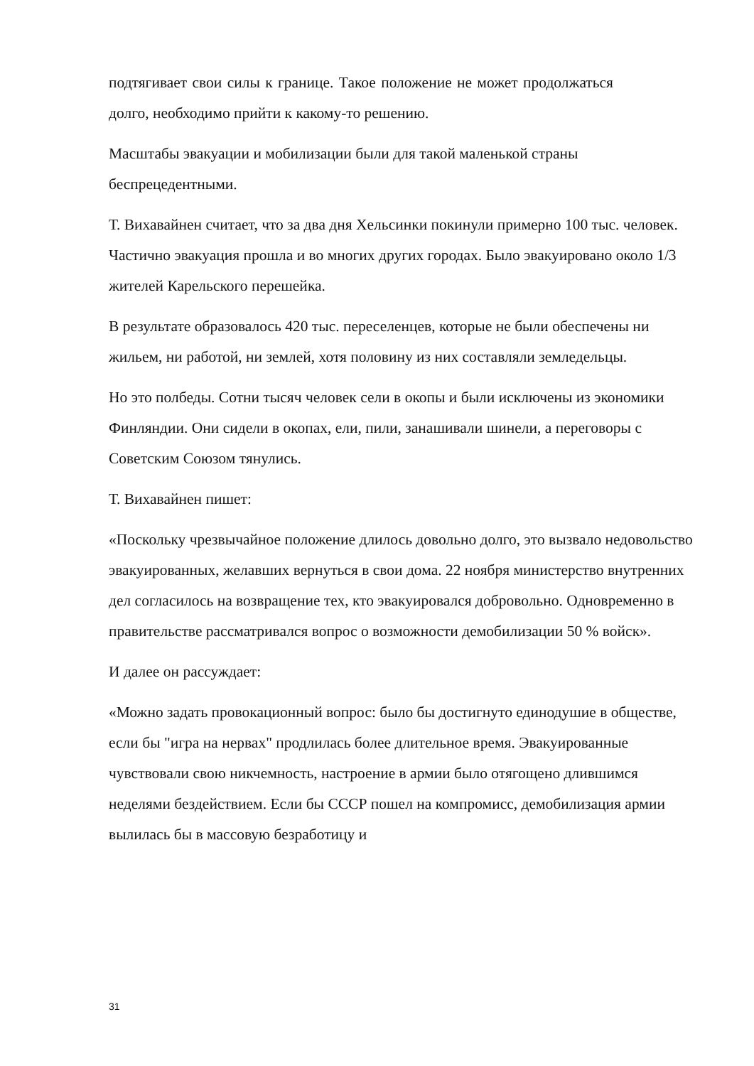подтягивает свои силы к границе. Такое положение не может продолжаться долго, необходимо прийти к какому-то решению.
Масштабы эвакуации и мобилизации были для такой маленькой страны беспрецедентными.
Т. Вихавайнен считает, что за два дня Хельсинки покинули примерно 100 тыс. человек. Частично эвакуация прошла и во многих других городах. Было эвакуировано около 1/3 жителей Карельского перешейка.
В результате образовалось 420 тыс. переселенцев, которые не были обеспечены ни жильем, ни работой, ни землей, хотя половину из них составляли земледельцы.
Но это полбеды. Сотни тысяч человек сели в окопы и были исключены из экономики Финляндии. Они сидели в окопах, ели, пили, занашивали шинели, а переговоры с Советским Союзом тянулись.
Т. Вихавайнен пишет:
«Поскольку чрезвычайное положение длилось довольно долго, это вызвало недовольство эвакуированных, желавших вернуться в свои дома. 22 ноября министерство внутренних дел согласилось на возвращение тех, кто эвакуировался добровольно. Одновременно в правительстве рассматривался вопрос о возможности демобилизации 50 % войск».
И далее он рассуждает:
«Можно задать провокационный вопрос: было бы достигнуто единодушие в обществе, если бы "игра на нервах" продлилась более длительное время. Эвакуированные чувствовали свою никчемность, настроение в армии было отягощено длившимся неделями бездействием. Если бы СССР пошел на компромисс, демобилизация армии вылилась бы в массовую безработицу и
31